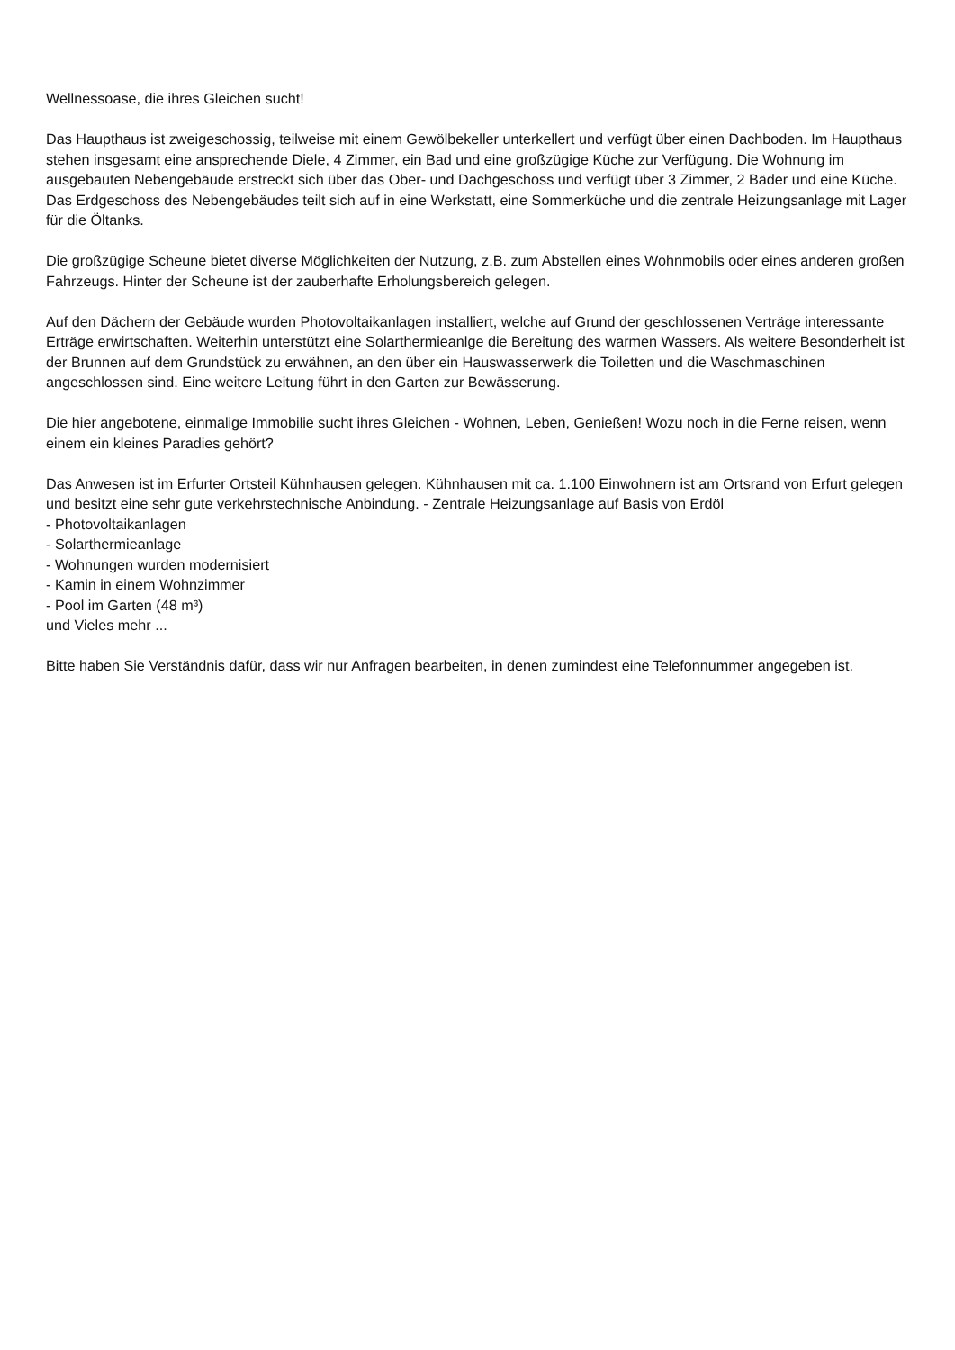Wellnessoase, die ihres Gleichen sucht!
Das Haupthaus ist zweigeschossig, teilweise mit einem Gewölbekeller unterkellert und verfügt über einen Dachboden. Im Haupthaus stehen insgesamt eine ansprechende Diele, 4 Zimmer, ein Bad und eine großzügige Küche zur Verfügung. Die Wohnung im ausgebauten Nebengebäude erstreckt sich über das Ober- und Dachgeschoss und verfügt über 3 Zimmer, 2 Bäder und eine Küche. Das Erdgeschoss des Nebengebäudes teilt sich auf in eine Werkstatt, eine Sommerküche und die zentrale Heizungsanlage mit Lager für die Öltanks.
Die großzügige Scheune bietet diverse Möglichkeiten der Nutzung, z.B. zum Abstellen eines Wohnmobils oder eines anderen großen Fahrzeugs. Hinter der Scheune ist der zauberhafte Erholungsbereich gelegen.
Auf den Dächern der Gebäude wurden Photovoltaikanlagen installiert, welche auf Grund der geschlossenen Verträge interessante Erträge erwirtschaften. Weiterhin unterstützt eine Solarthermieanlge die Bereitung des warmen Wassers. Als weitere Besonderheit ist der Brunnen auf dem Grundstück zu erwähnen, an den über ein Hauswasserwerk die Toiletten und die Waschmaschinen angeschlossen sind. Eine weitere Leitung führt in den Garten zur Bewässerung.
Die hier angebotene, einmalige Immobilie sucht ihres Gleichen - Wohnen, Leben, Genießen! Wozu noch in die Ferne reisen, wenn einem ein kleines Paradies gehört?
Das Anwesen ist im Erfurter Ortsteil Kühnhausen gelegen. Kühnhausen mit ca. 1.100 Einwohnern ist am Ortsrand von Erfurt gelegen und besitzt eine sehr gute verkehrstechnische Anbindung. - Zentrale Heizungsanlage auf Basis von Erdöl
- Photovoltaikanlagen
- Solarthermieanlage
- Wohnungen wurden modernisiert
- Kamin in einem Wohnzimmer
- Pool im Garten (48 m³)
und Vieles mehr ...
Bitte haben Sie Verständnis dafür, dass wir nur Anfragen bearbeiten, in denen zumindest eine Telefonnummer angegeben ist.